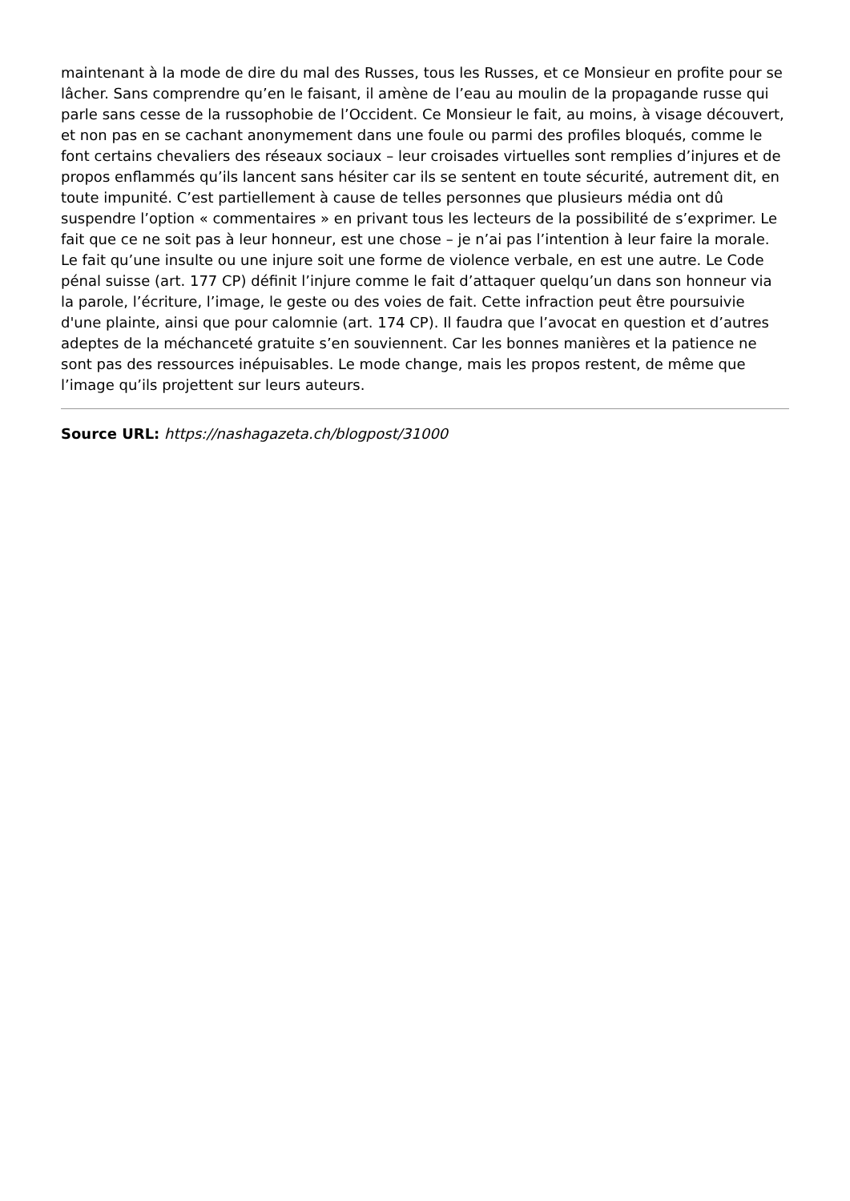maintenant à la mode de dire du mal des Russes, tous les Russes, et ce Monsieur en profite pour se lâcher. Sans comprendre qu’en le faisant, il amène de l’eau au moulin de la propagande russe qui parle sans cesse de la russophobie de l’Occident. Ce Monsieur le fait, au moins, à visage découvert, et non pas en se cachant anonymement dans une foule ou parmi des profiles bloqués, comme le font certains chevaliers des réseaux sociaux – leur croisades virtuelles sont remplies d’injures et de propos enflammés qu’ils lancent sans hésiter car ils se sentent en toute sécurité, autrement dit, en toute impunité. C’est partiellement à cause de telles personnes que plusieurs média ont dû suspendre l’option « commentaires » en privant tous les lecteurs de la possibilité de s’exprimer. Le fait que ce ne soit pas à leur honneur, est une chose – je n’ai pas l’intention à leur faire la morale. Le fait qu’une insulte ou une injure soit une forme de violence verbale, en est une autre. Le Code pénal suisse (art. 177 CP) définit l’injure comme le fait d’attaquer quelqu’un dans son honneur via la parole, l’écriture, l’image, le geste ou des voies de fait. Cette infraction peut être poursuivie d'une plainte, ainsi que pour calomnie (art. 174 CP). Il faudra que l’avocat en question et d’autres adeptes de la méchanceté gratuite s’en souviennent. Car les bonnes manières et la patience ne sont pas des ressources inépuisables. Le mode change, mais les propos restent, de même que l’image qu’ils projettent sur leurs auteurs.
Source URL: https://nashagazeta.ch/blogpost/31000